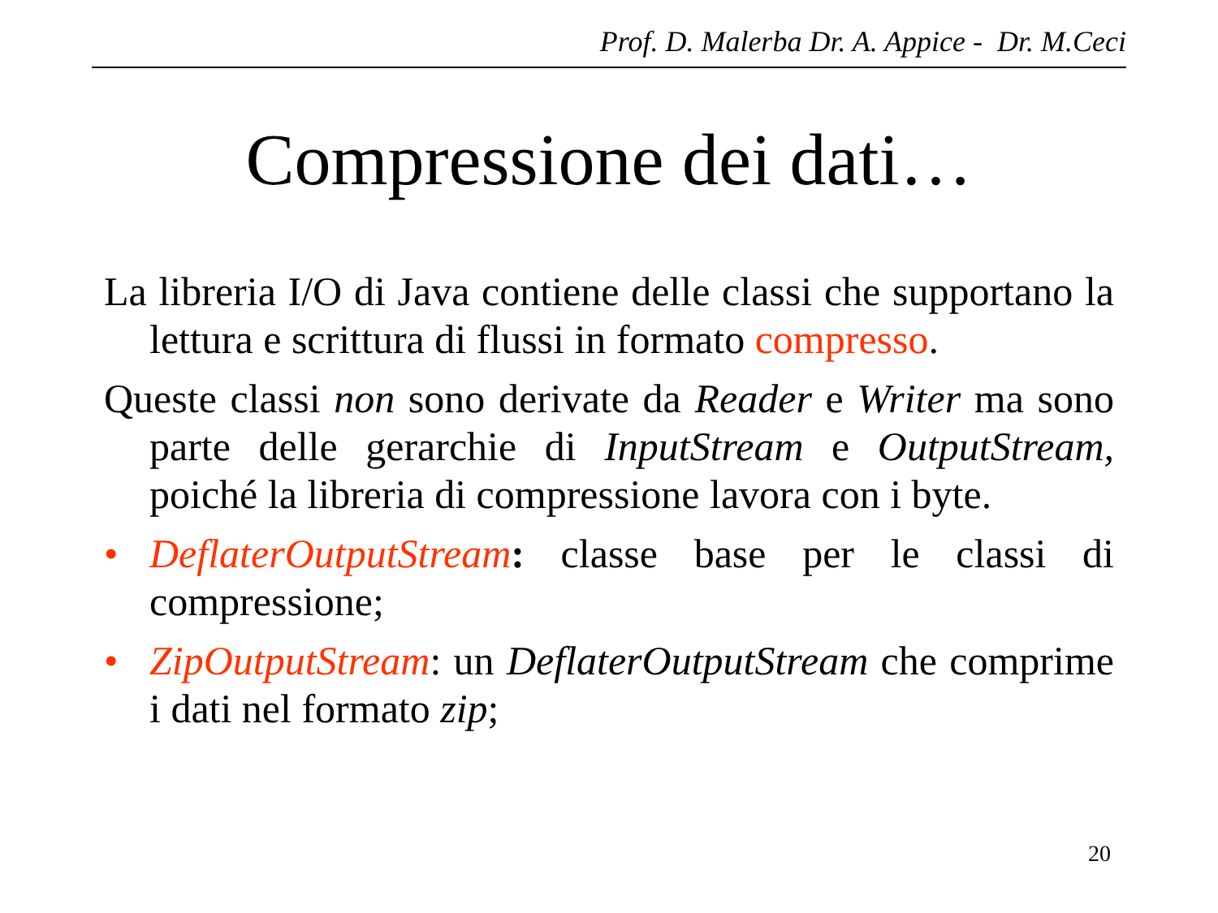Prof. D. Malerba Dr. A. Appice - Dr. M.Ceci
Compressione dei dati…
La libreria I/O di Java contiene delle classi che supportano la lettura e scrittura di flussi in formato compresso.
Queste classi non sono derivate da Reader e Writer ma sono parte delle gerarchie di InputStream e OutputStream, poiché la libreria di compressione lavora con i byte.
• DeflaterOutputStream: classe base per le classi di compressione;
• ZipOutputStream: un DeflaterOutputStream che comprime i dati nel formato zip;
20